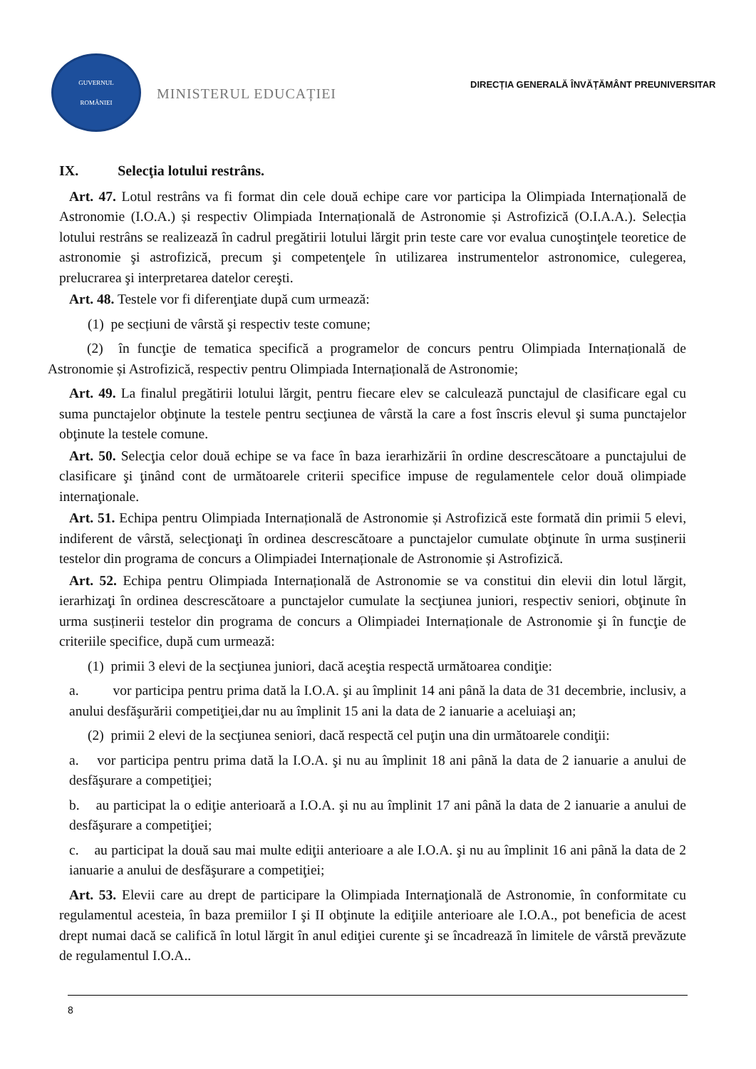GUVERNUL
ROMÂNIEI
MINISTERUL EDUCAȚIEI
DIRECȚIA GENERALĂ ÎNVĂȚĂMÂNT PREUNIVERSITAR
IX. Selecţia lotului restrâns.
Art. 47. Lotul restrâns va fi format din cele două echipe care vor participa la Olimpiada Internațională de Astronomie (I.O.A.) și respectiv Olimpiada Internațională de Astronomie și Astrofizică (O.I.A.A.). Selecția lotului restrâns se realizează în cadrul pregătirii lotului lărgit prin teste care vor evalua cunoştinţele teoretice de astronomie şi astrofizică, precum şi competenţele în utilizarea instrumentelor astronomice, culegerea, prelucrarea şi interpretarea datelor cereşti.
Art. 48. Testele vor fi diferenţiate după cum urmează:
(1) pe secțiuni de vârstă şi respectiv teste comune;
(2) în funcţie de tematica specifică a programelor de concurs pentru Olimpiada Internațională de Astronomie și Astrofizică, respectiv pentru Olimpiada Internațională de Astronomie;
Art. 49. La finalul pregătirii lotului lărgit, pentru fiecare elev se calculează punctajul de clasificare egal cu suma punctajelor obţinute la testele pentru secţiunea de vârstă la care a fost înscris elevul şi suma punctajelor obţinute la testele comune.
Art. 50. Selecţia celor două echipe se va face în baza ierarhizării în ordine descrescătoare a punctajului de clasificare şi ţinând cont de următoarele criterii specifice impuse de regulamentele celor două olimpiade internaţionale.
Art. 51. Echipa pentru Olimpiada Internațională de Astronomie și Astrofizică este formată din primii 5 elevi, indiferent de vârstă, selecţionaţi în ordinea descrescătoare a punctajelor cumulate obţinute în urma susținerii testelor din programa de concurs a Olimpiadei Internaționale de Astronomie și Astrofizică.
Art. 52. Echipa pentru Olimpiada Internațională de Astronomie se va constitui din elevii din lotul lărgit, ierarhizaţi în ordinea descrescătoare a punctajelor cumulate la secţiunea juniori, respectiv seniori, obţinute în urma susținerii testelor din programa de concurs a Olimpiadei Internaționale de Astronomie şi în funcţie de criteriile specifice, după cum urmează:
(1) primii 3 elevi de la secţiunea juniori, dacă aceştia respectă următoarea condiţie:
a. vor participa pentru prima dată la I.O.A. şi au împlinit 14 ani până la data de 31 decembrie, inclusiv, a anului desfăşurării competiţiei,dar nu au împlinit 15 ani la data de 2 ianuarie a aceluiaşi an;
(2) primii 2 elevi de la secţiunea seniori, dacă respectă cel puţin una din următoarele condiţii:
a. vor participa pentru prima dată la I.O.A. şi nu au împlinit 18 ani până la data de 2 ianuarie a anului de desfăşurare a competiţiei;
b. au participat la o ediţie anterioară a I.O.A. şi nu au împlinit 17 ani până la data de 2 ianuarie a anului de desfăşurare a competiţiei;
c. au participat la două sau mai multe ediţii anterioare a ale I.O.A. şi nu au împlinit 16 ani până la data de 2 ianuarie a anului de desfăşurare a competiţiei;
Art. 53. Elevii care au drept de participare la Olimpiada Internaţională de Astronomie, în conformitate cu regulamentul acesteia, în baza premiilor I şi II obţinute la ediţiile anterioare ale I.O.A., pot beneficia de acest drept numai dacă se califică în lotul lărgit în anul ediţiei curente şi se încadrează în limitele de vârstă prevăzute de regulamentul I.O.A..
8